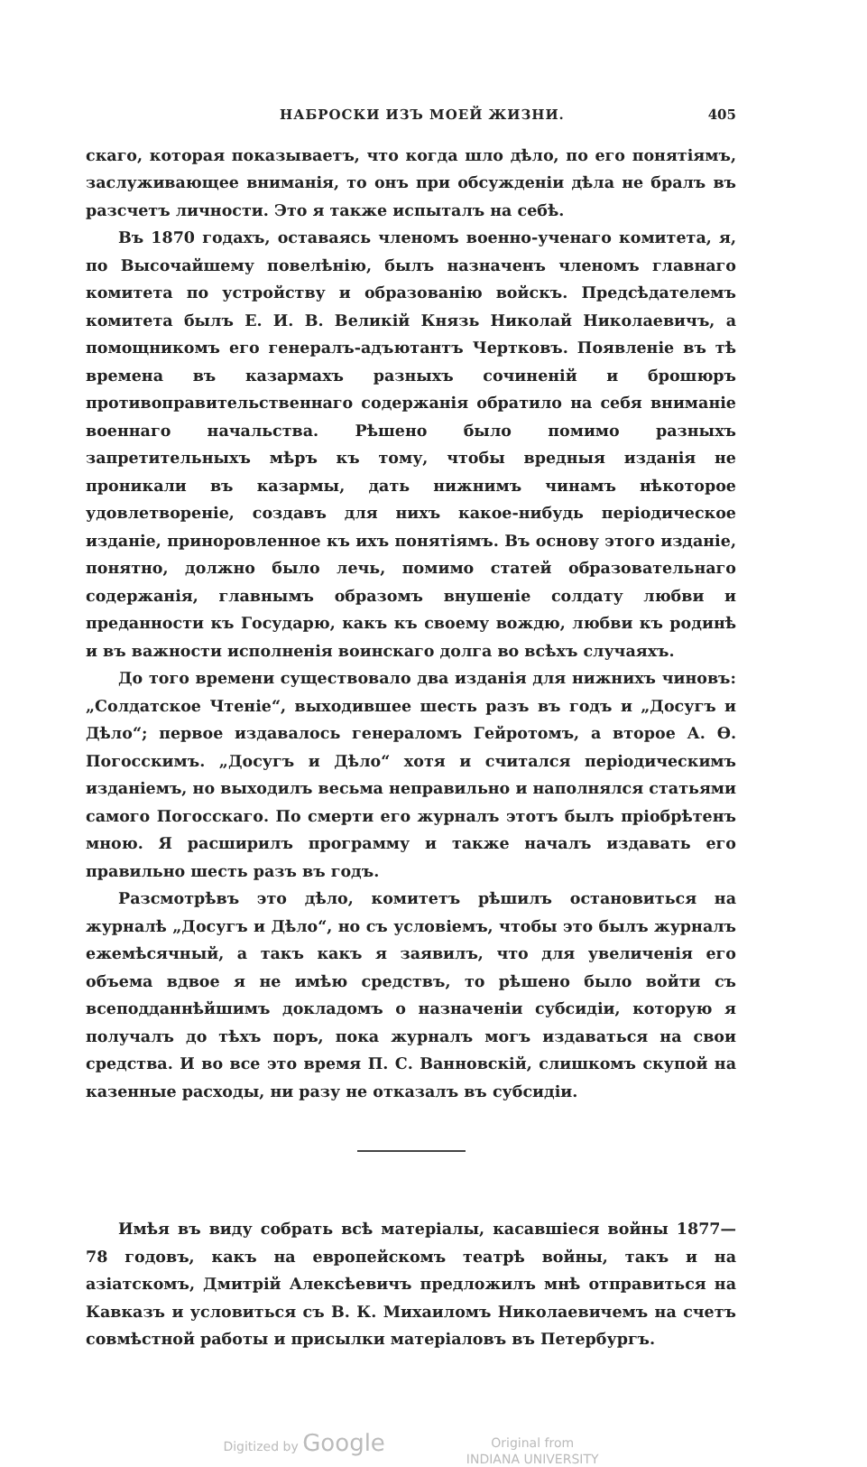НАБРОСКИ ИЗЪ МОЕЙ ЖИЗНИ. 405
скаго, которая показываетъ, что когда шло дѣло, по его понятіямъ, заслуживающее вниманія, то онъ при обсужденіи дѣла не бралъ въ разсчетъ личности. Это я также испыталъ на себѣ.
Въ 1870 годахъ, оставаясь членомъ военно-ученаго комитета, я, по Высочайшему повелѣнію, былъ назначенъ членомъ главнаго комитета по устройству и образованію войскъ. Предсѣдателемъ комитета былъ Е. И. В. Великій Князь Николай Николаевичъ, а помощникомъ его генералъ-адъютантъ Чертковъ. Появленіе въ тѣ времена въ казармахъ разныхъ сочиненій и брошюръ противоправительственнаго содержанія обратило на себя вниманіе военнаго начальства. Рѣшено было помимо разныхъ запретительныхъ мѣръ къ тому, чтобы вредныя изданія не проникали въ казармы, дать нижнимъ чинамъ нѣкоторое удовлетвореніе, создавъ для нихъ какое-нибудь періодическое изданіе, приноровленное къ ихъ понятіямъ. Въ основу этого изданіе, понятно, должно было лечь, помимо статей образовательнаго содержанія, главнымъ образомъ внушеніе солдату любви и преданности къ Государю, какъ къ своему вождю, любви къ родинѣ и въ важности исполненія воинскаго долга во всѣхъ случаяхъ.
До того времени существовало два изданія для нижнихъ чиновъ: „Солдатское Чтеніе“, выходившее шесть разъ въ годъ и „Досугъ и Дѣло“; первое издавалось генераломъ Гейротомъ, а второе А. Ѳ. Погосскимъ. „Досугъ и Дѣло“ хотя и считался періодическимъ изданіемъ, но выходилъ весьма неправильно и наполнялся статьями самого Погосскаго. По смерти его журналъ этотъ былъ пріобрѣтенъ мною. Я расширилъ программу и также началъ издавать его правильно шесть разъ въ годъ.
Разсмотрѣвъ это дѣло, комитетъ рѣшилъ остановиться на журналѣ „Досугъ и Дѣло“, но съ условіемъ, чтобы это былъ журналъ ежемѣсячный, а такъ какъ я заявилъ, что для увеличенія его объема вдвое я не имѣю средствъ, то рѣшено было войти съ всеподданнѣйшимъ докладомъ о назначеніи субсидіи, которую я получалъ до тѣхъ поръ, пока журналъ могъ издаваться на свои средства. И во все это время П. С. Ванновскій, слишкомъ скупой на казенные расходы, ни разу не отказалъ въ субсидіи.
Имѣя въ виду собрать всѣ матеріалы, касавшіеся войны 1877—78 годовъ, какъ на европейскомъ театрѣ войны, такъ и на азіатскомъ, Дмитрій Алексѣевичъ предложилъ мнѣ отправиться на Кавказъ и условиться съ В. К. Михаиломъ Николаевичемъ на счетъ совмѣстной работы и присылки матеріаловъ въ Петербургъ.
Digitized by Google
Original from
INDIANA UNIVERSITY